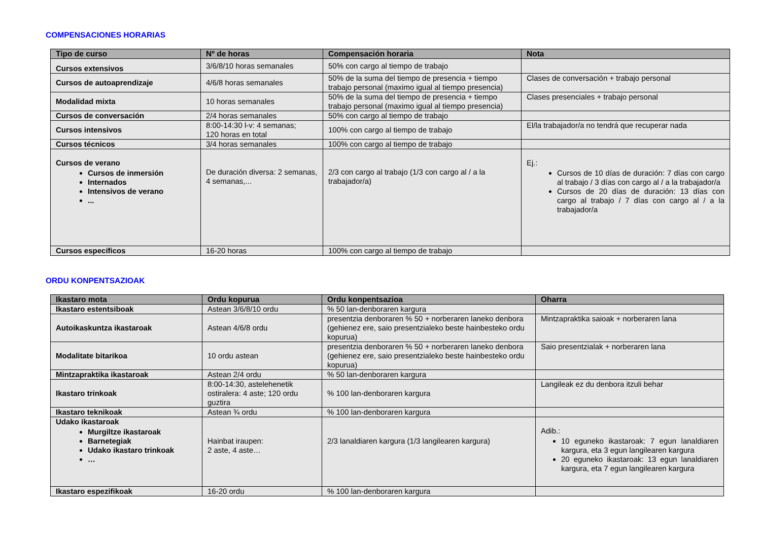COMPENSACIONES HORARIAS
| Tipo de curso | Nº de horas | Compensación horaria | Nota |
| --- | --- | --- | --- |
| Cursos extensivos | 3/6/8/10 horas semanales | 50% con cargo al tiempo de trabajo | |
| Cursos de autoaprendizaje | 4/6/8 horas semanales | 50% de la suma del tiempo de presencia + tiempo trabajo personal (maximo igual al tiempo presencia) | Clases de conversación + trabajo personal |
| Modalidad mixta | 10 horas semanales | 50% de la suma del tiempo de presencia + tiempo trabajo personal (maximo igual al tiempo presencia) | Clases presenciales + trabajo personal |
| Cursos de conversación | 2/4 horas semanales | 50% con cargo al tiempo de trabajo | |
| Cursos intensivos | 8:00-14:30 l-v: 4 semanas; 120 horas en total | 100% con cargo al tiempo de trabajo | El/la trabajador/a no tendrá que recuperar nada |
| Cursos técnicos | 3/4 horas semanales | 100% con cargo al tiempo de trabajo | |
| Cursos de verano Cursos de inmersión Internados Intensivos de verano ... | De duración diversa: 2 semanas, 4 semanas,... | 2/3 con cargo al trabajo (1/3 con cargo al / a la trabajador/a) | Ej.: Cursos de 10 días de duración: 7 días con cargo al trabajo / 3 días con cargo al / a la trabajador/a Cursos de 20 días de duración: 13 días con cargo al trabajo / 7 días con cargo al / a la trabajador/a |
| Cursos específicos | 16-20 horas | 100% con cargo al tiempo de trabajo | |
ORDU KONPENTSAZIOAK
| Ikastaro mota | Ordu kopurua | Ordu konpentsazioa | Oharra |
| --- | --- | --- | --- |
| Ikastaro estentsiboak | Astean 3/6/8/10 ordu | % 50 lan-denboraren kargura | |
| Autoikaskuntza ikastaroak | Astean 4/6/8 ordu | presentzia denboraren % 50 + norberaren laneko denbora (gehienez ere, saio presentzialeko beste hainbesteko ordu kopurua) | Mintzapraktika saioak + norberaren lana |
| Modalitate bitarikoa | 10 ordu astean | presentzia denboraren % 50 + norberaren laneko denbora (gehienez ere, saio presentzialeko beste hainbesteko ordu kopurua) | Saio presentzialak + norberaren lana |
| Mintzapraktika ikastaroak | Astean 2/4 ordu | % 50 lan-denboraren kargura | |
| Ikastaro trinkoak | 8:00-14:30, astelehenetik ostiralera: 4 aste; 120 ordu guztira | % 100 lan-denboraren kargura | Langileak ez du denbora itzuli behar |
| Ikastaro teknikoak | Astean ¾ ordu | % 100 lan-denboraren kargura | |
| Udako ikastaroak Murgiltze ikastaroak Barnetegiak Udako ikastaro trinkoak … | Hainbat iraupen: 2 aste, 4 aste… | 2/3 lanaldiaren kargura (1/3 langilearen kargura) | Adib.: 10 eguneko ikastaroak: 7 egun lanaldiaren kargura, eta 3 egun langilearen kargura 20 eguneko ikastaroak: 13 egun lanaldiaren kargura, eta 7 egun langilearen kargura |
| Ikastaro espezifikoak | 16-20 ordu | % 100 lan-denboraren kargura | |